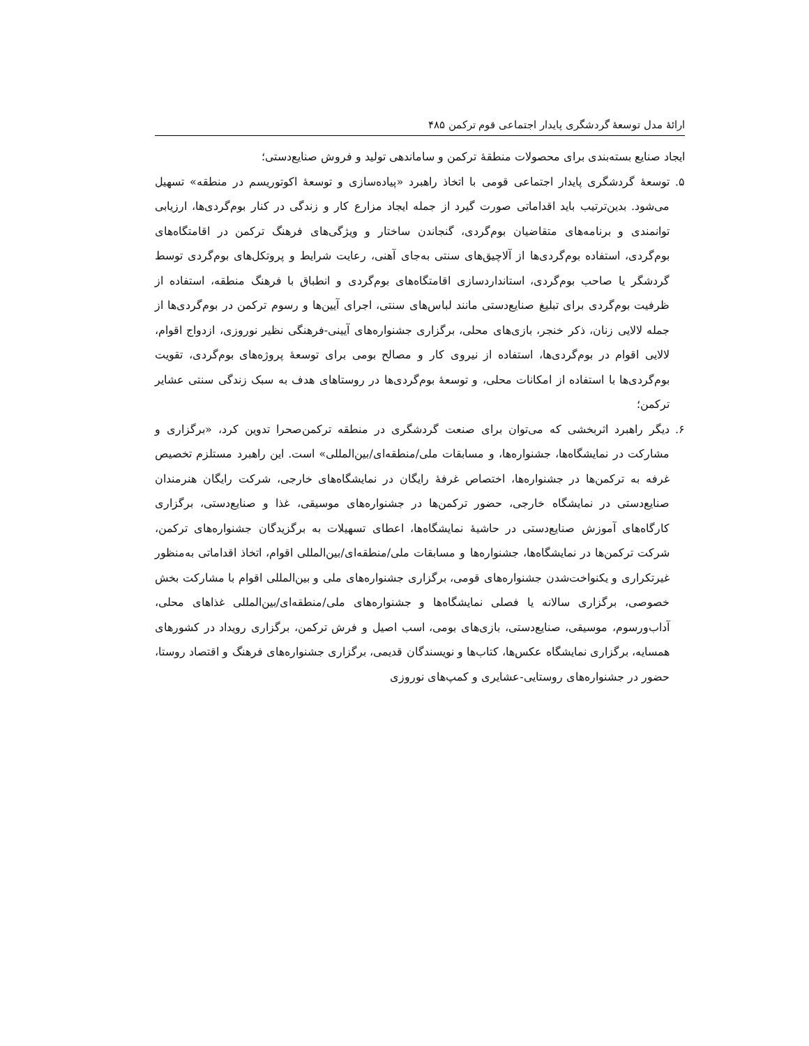ارائۀ مدل توسعۀ گردشگری پایدار اجتماعی قوم ترکمن ۴۸۵
ایجاد صنایع بسته‌بندی برای محصولات منطقۀ ترکمن و ساماندهی تولید و فروش صنایع‌دستی؛
۵. توسعۀ گردشگری پایدار اجتماعی قومی با اتخاذ راهبرد «پیاده‌سازی و توسعۀ اکوتوریسم در منطقه» تسهیل می‌شود. بدین‌ترتیب باید اقداماتی صورت گیرد از جمله ایجاد مزارع کار و زندگی در کنار بوم‌گردی‌ها، ارزیابی توانمندی و برنامه‌های متقاضیان بوم‌گردی، گنجاندن ساختار و ویژگی‌های فرهنگ ترکمن در اقامتگاه‌های بوم‌گردی، استفاده بوم‌گردی‌ها از آلاچیق‌های سنتی به‌جای آهنی، رعایت شرایط و پروتکل‌های بوم‌گردی توسط گردشگر یا صاحب بوم‌گردی، استانداردسازی اقامتگاه‌های بوم‌گردی و انطباق با فرهنگ منطقه، استفاده از ظرفیت بوم‌گردی برای تبلیغ صنایع‌دستی مانند لباس‌های سنتی، اجرای آیین‌ها و رسوم ترکمن در بوم‌گردی‌ها از جمله لالایی زنان، ذکر خنجر، بازی‌های محلی، برگزاری جشنواره‌های آیینی-فرهنگی نظیر نوروزی، ازدواج اقوام، لالایی اقوام در بوم‌گردی‌ها، استفاده از نیروی کار و مصالح بومی برای توسعۀ پروژه‌های بوم‌گردی، تقویت بوم‌گردی‌ها با استفاده از امکانات محلی، و توسعۀ بوم‌گردی‌ها در روستاهای هدف به سبک زندگی سنتی عشایر ترکمن؛
۶. دیگر راهبرد اثربخشی که می‌توان برای صنعت گردشگری در منطقه ترکمن‌صحرا تدوین کرد، «برگزاری و مشارکت در نمایشگاه‌ها، جشنواره‌ها، و مسابقات ملی/منطقه‌ای/بین‌المللی» است. این راهبرد مستلزم تخصیص غرفه به ترکمن‌ها در جشنواره‌ها، اختصاص غرفۀ رایگان در نمایشگاه‌های خارجی، شرکت رایگان هنرمندان صنایع‌دستی در نمایشگاه خارجی، حضور ترکمن‌ها در جشنواره‌های موسیقی، غذا و صنایع‌دستی، برگزاری کارگاه‌های آموزش صنایع‌دستی در حاشیۀ نمایشگاه‌ها، اعطای تسهیلات به برگزیدگان جشنواره‌های ترکمن، شرکت ترکمن‌ها در نمایشگاه‌ها، جشنواره‌ها و مسابقات ملی/منطقه‌ای/بین‌المللی اقوام، اتخاذ اقداماتی به‌منظور غیرتکراری و یکنواخت‌شدن جشنواره‌های قومی، برگزاری جشنواره‌های ملی و بین‌المللی اقوام با مشارکت بخش خصوصی، برگزاری سالانه یا فصلی نمایشگاه‌ها و جشنواره‌های ملی/منطقه‌ای/بین‌المللی غذاهای محلی، آداب‌ورسوم، موسیقی، صنایع‌دستی، بازی‌های بومی، اسب اصیل و فرش ترکمن، برگزاری رویداد در کشورهای همسایه، برگزاری نمایشگاه عکس‌ها، کتاب‌ها و نویسندگان قدیمی، برگزاری جشنواره‌های فرهنگ و اقتصاد روستا، حضور در جشنواره‌های روستایی-عشایری و کمپ‌های نوروزی